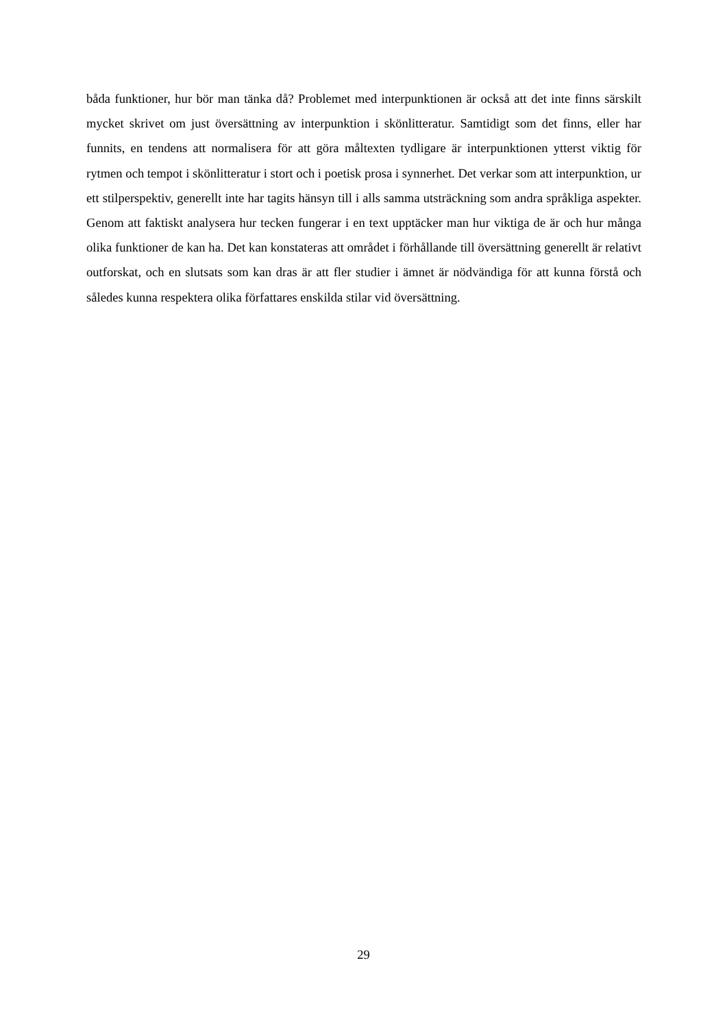båda funktioner, hur bör man tänka då? Problemet med interpunktionen är också att det inte finns särskilt mycket skrivet om just översättning av interpunktion i skönlitteratur. Samtidigt som det finns, eller har funnits, en tendens att normalisera för att göra måltexten tydligare är interpunktionen ytterst viktig för rytmen och tempot i skönlitteratur i stort och i poetisk prosa i synnerhet. Det verkar som att interpunktion, ur ett stilperspektiv, generellt inte har tagits hänsyn till i alls samma utsträckning som andra språkliga aspekter. Genom att faktiskt analysera hur tecken fungerar i en text upptäcker man hur viktiga de är och hur många olika funktioner de kan ha. Det kan konstateras att området i förhållande till översättning generellt är relativt outforskat, och en slutsats som kan dras är att fler studier i ämnet är nödvändiga för att kunna förstå och således kunna respektera olika författares enskilda stilar vid översättning.
29